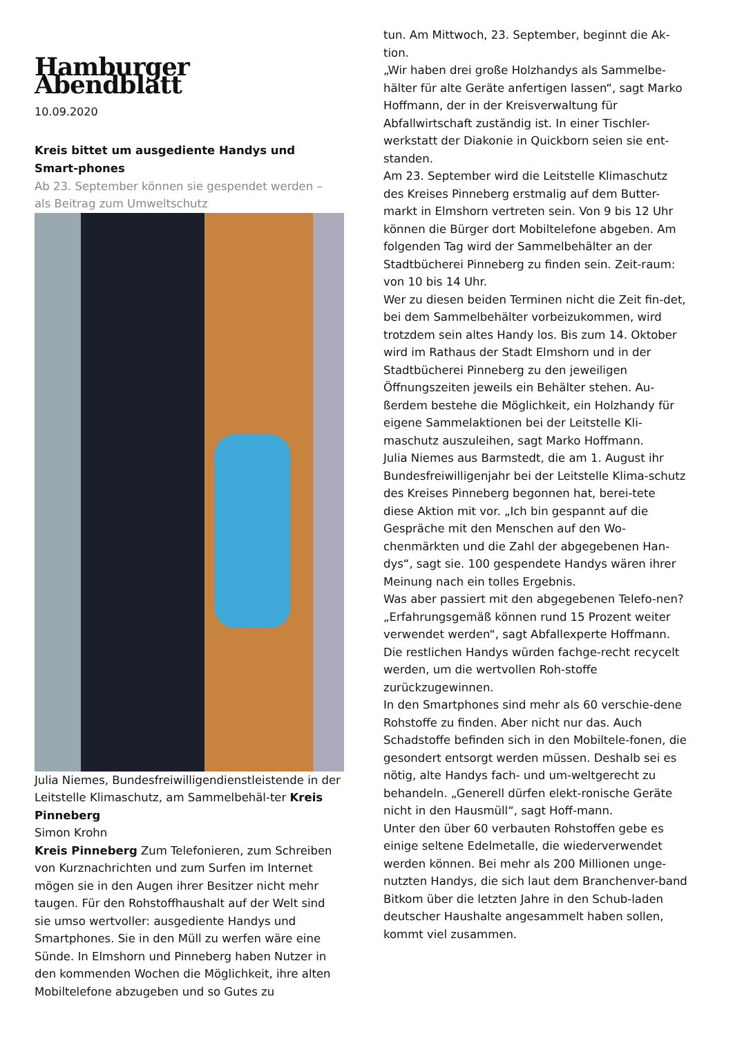Hamburger Abendblatt
10.09.2020
Kreis bittet um ausgediente Handys und Smart-phones
Ab 23. September können sie gespendet werden – als Beitrag zum Umweltschutz
Julia Niemes, Bundesfreiwilligendienstleistende in der Leitstelle Klimaschutz, am Sammelbehäl-ter Kreis Pinneberg
Simon Krohn
Kreis Pinneberg Zum Telefonieren, zum Schreiben von Kurznachrichten und zum Surfen im Internet mögen sie in den Augen ihrer Besitzer nicht mehr taugen. Für den Rohstoffhaushalt auf der Welt sind sie umso wertvoller: ausgediente Handys und Smartphones. Sie in den Müll zu werfen wäre eine Sünde. In Elmshorn und Pinneberg haben Nutzer in den kommenden Wochen die Möglichkeit, ihre alten Mobiltelefone abzugeben und so Gutes zu
tun. Am Mittwoch, 23. September, beginnt die Ak-tion.
„Wir haben drei große Holzhandys als Sammelbe-hälter für alte Geräte anfertigen lassen“, sagt Marko Hoffmann, der in der Kreisverwaltung für Abfallwirtschaft zuständig ist. In einer Tischler-werkstatt der Diakonie in Quickborn seien sie ent-standen.
Am 23. September wird die Leitstelle Klimaschutz des Kreises Pinneberg erstmalig auf dem Butter-markt in Elmshorn vertreten sein. Von 9 bis 12 Uhr können die Bürger dort Mobiltelefone abgeben. Am folgenden Tag wird der Sammelbehälter an der Stadtbücherei Pinneberg zu finden sein. Zeit-raum: von 10 bis 14 Uhr.
Wer zu diesen beiden Terminen nicht die Zeit fin-det, bei dem Sammelbehälter vorbeizukommen, wird trotzdem sein altes Handy los. Bis zum 14. Oktober wird im Rathaus der Stadt Elmshorn und in der Stadtbücherei Pinneberg zu den jeweiligen Öffnungszeiten jeweils ein Behälter stehen. Au-ßerdem bestehe die Möglichkeit, ein Holzhandy für eigene Sammelaktionen bei der Leitstelle Kli-maschutz auszuleihen, sagt Marko Hoffmann.
Julia Niemes aus Barmstedt, die am 1. August ihr Bundesfreiwilligenjahr bei der Leitstelle Klima-schutz des Kreises Pinneberg begonnen hat, berei-tete diese Aktion mit vor. „Ich bin gespannt auf die Gespräche mit den Menschen auf den Wo-chenmärkten und die Zahl der abgegebenen Han-dys“, sagt sie. 100 gespendete Handys wären ihrer Meinung nach ein tolles Ergebnis.
Was aber passiert mit den abgegebenen Telefo-nen? „Erfahrungsgemäß können rund 15 Prozent weiter verwendet werden“, sagt Abfallexperte Hoffmann. Die restlichen Handys würden fachge-recht recycelt werden, um die wertvollen Roh-stoffe zurückzugewinnen.
In den Smartphones sind mehr als 60 verschie-dene Rohstoffe zu finden. Aber nicht nur das. Auch Schadstoffe befinden sich in den Mobiltele-fonen, die gesondert entsorgt werden müssen. Deshalb sei es nötig, alte Handys fach- und um-weltgerecht zu behandeln. „Generell dürfen elekt-ronische Geräte nicht in den Hausmüll“, sagt Hoff-mann.
Unter den über 60 verbauten Rohstoffen gebe es einige seltene Edelmetalle, die wiederverwendet werden können. Bei mehr als 200 Millionen unge-nutzten Handys, die sich laut dem Branchenver-band Bitkom über die letzten Jahre in den Schub-laden deutscher Haushalte angesammelt haben sollen, kommt viel zusammen.